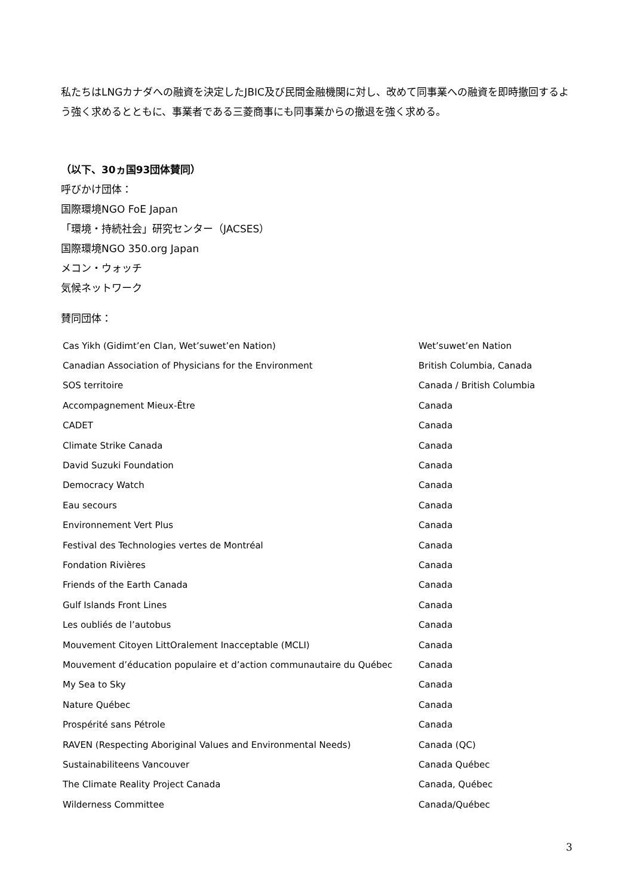私たちはLNGカナダへの融資を決定したJBIC及び民間金融機関に対し、改めて同事業への融資を即時撤回するよう強く求めるとともに、事業者である三菱商事にも同事業からの撤退を強く求める。
（以下、30ヵ国93団体賛同）
呼びかけ団体：
国際環境NGO FoE Japan
「環境・持続社会」研究センター（JACSES）
国際環境NGO 350.org Japan
メコン・ウォッチ
気候ネットワーク
賛同団体：
| Cas Yikh (Gidimt’en Clan, Wet’suwet’en Nation) | Wet’suwet’en Nation |
| Canadian Association of Physicians for the Environment | British Columbia, Canada |
| SOS territoire | Canada / British Columbia |
| Accompagnement Mieux-Être | Canada |
| CADET | Canada |
| Climate Strike Canada | Canada |
| David Suzuki Foundation | Canada |
| Democracy Watch | Canada |
| Eau secours | Canada |
| Environnement Vert Plus | Canada |
| Festival des Technologies vertes de Montréal | Canada |
| Fondation Rivières | Canada |
| Friends of the Earth Canada | Canada |
| Gulf Islands Front Lines | Canada |
| Les oubliés de l’autobus | Canada |
| Mouvement Citoyen LittOralement Inacceptable (MCLI) | Canada |
| Mouvement d’éducation populaire et d’action communautaire du Québec | Canada |
| My Sea to Sky | Canada |
| Nature Québec | Canada |
| Prospérité sans Pétrole | Canada |
| RAVEN (Respecting Aboriginal Values and Environmental Needs) | Canada (QC) |
| Sustainabiliteens Vancouver | Canada Québec |
| The Climate Reality Project Canada | Canada, Québec |
| Wilderness Committee | Canada/Québec |
3